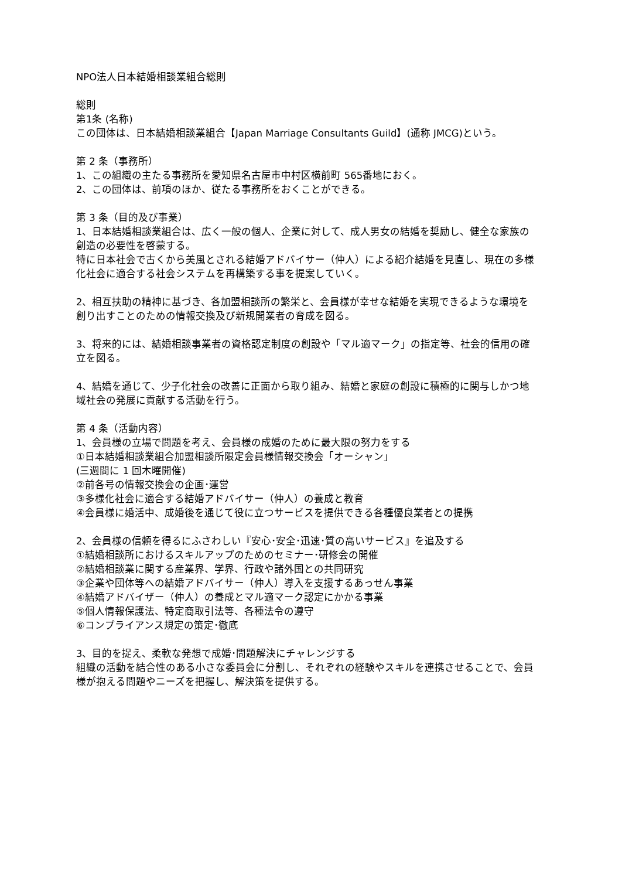NPO法人日本結婚相談業組合総則
総則
第1条 (名称)
この団体は、日本結婚相談業組合【Japan Marriage Consultants Guild】(通称 JMCG)という。
第 2 条（事務所）
1、この組織の主たる事務所を愛知県名古屋市中村区横前町 565番地におく。
2、この団体は、前項のほか、従たる事務所をおくことができる。
第 3 条（目的及び事業）
1、日本結婚相談業組合は、広く一般の個人、企業に対して、成人男女の結婚を奨励し、健全な家族の創造の必要性を啓蒙する。
特に日本社会で古くから美風とされる結婚アドバイサー（仲人）による紹介結婚を見直し、現在の多様化社会に適合する社会システムを再構築する事を提案していく。
2、相互扶助の精神に基づき、各加盟相談所の繁栄と、会員様が幸せな結婚を実現できるような環境を創り出すことのための情報交換及び新規開業者の育成を図る。
3、将来的には、結婚相談事業者の資格認定制度の創設や「マル適マーク」の指定等、社会的信用の確立を図る。
4、結婚を通じて、少子化社会の改善に正面から取り組み、結婚と家庭の創設に積極的に関与しかつ地域社会の発展に貢献する活動を行う。
第 4 条（活動内容）
1、会員様の立場で問題を考え、会員様の成婚のために最大限の努力をする
①日本結婚相談業組合加盟相談所限定会員様情報交換会「オーシャン」
(三週間に 1 回木曜開催)
②前各号の情報交換会の企画･運営
③多様化社会に適合する結婚アドバイサー（仲人）の養成と教育
④会員様に婚活中、成婚後を通じて役に立つサービスを提供できる各種優良業者との提携
2、会員様の信頼を得るにふさわしい『安心･安全･迅速･質の高いサービス』を追及する
①結婚相談所におけるスキルアップのためのセミナー･研修会の開催
②結婚相談業に関する産業界、学界、行政や諸外国との共同研究
③企業や団体等への結婚アドバイサー（仲人）導入を支援するあっせん事業
④結婚アドバイザー（仲人）の養成とマル適マーク認定にかかる事業
⑤個人情報保護法、特定商取引法等、各種法令の遵守
⑥コンプライアンス規定の策定･徹底
3、目的を捉え、柔軟な発想で成婚･問題解決にチャレンジする
組織の活動を結合性のある小さな委員会に分割し、それぞれの経験やスキルを連携させることで、会員様が抱える問題やニーズを把握し、解決策を提供する。